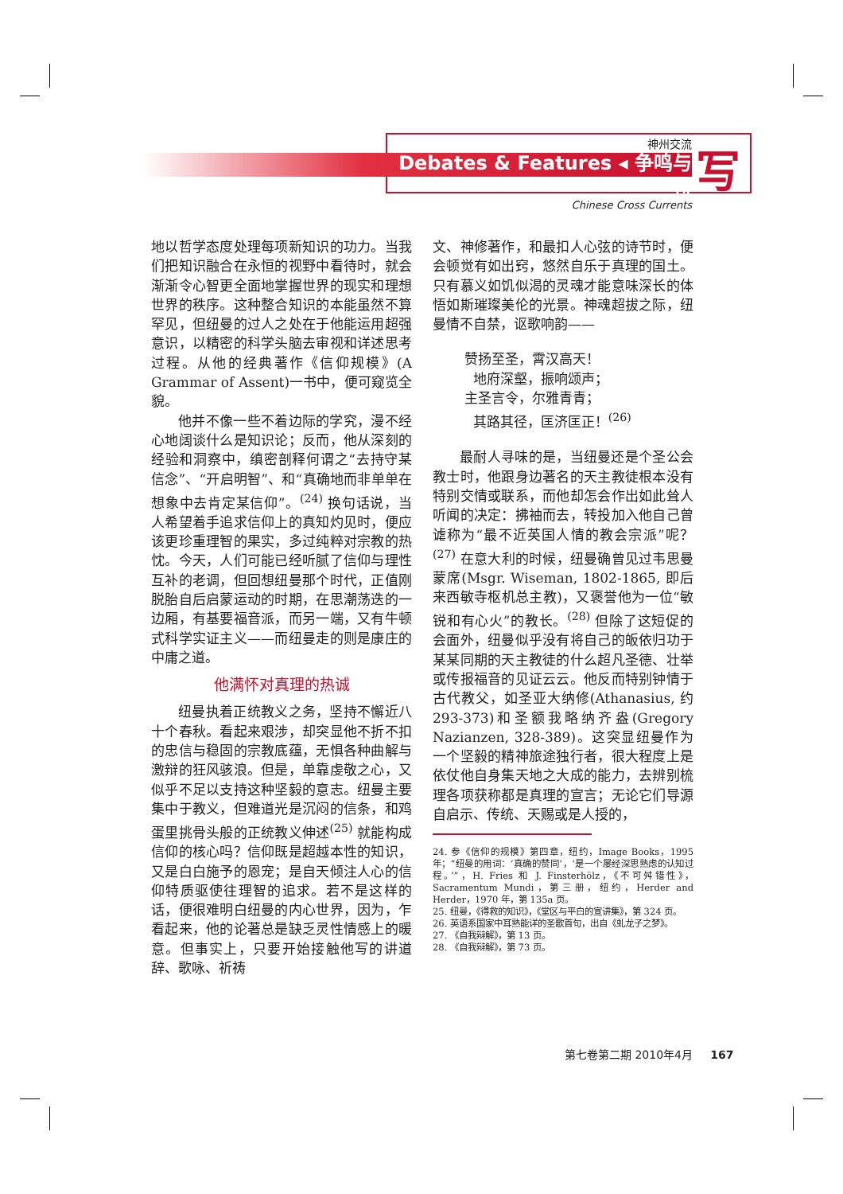神州交流
Debates & Features ◂ 争鸣与特
Chinese Cross Currents
写
地以哲学态度处理每项新知识的功力。当我们把知识融合在永恒的视野中看待时，就会渐渐令心智更全面地掌握世界的现实和理想世界的秩序。这种整合知识的本能虽然不算罕见，但纽曼的过人之处在于他能运用超强意识，以精密的科学头脑去审视和详述思考过程。从他的经典著作《信仰规模》(A Grammar of Assent)一书中，便可窥览全貌。
他并不像一些不着边际的学究，漫不经心地阔谈什么是知识论；反而，他从深刻的经验和洞察中，缜密剖释何谓之“去持守某信念”、“开启明智”、和“真确地而非单单在想象中去肯定某信仰”。<sup>(24)</sup> 换句话说，当人希望着手追求信仰上的真知灼见时，便应该更珍重理智的果实，多过纯粹对宗教的热忱。今天，人们可能已经听腻了信仰与理性互补的老调，但回想纽曼那个时代，正值刚脱胎自后启蒙运动的时期，在思潮荡迭的一边厢，有基要福音派，而另一端，又有牛顿式科学实证主义——而纽曼走的则是康庄的中庸之道。
他满怀对真理的热诚
纽曼执着正统教义之务，坚持不懈近八十个春秋。看起来艰涉，却突显他不折不扣的忠信与稳固的宗教底蕴，无惧各种曲解与激辩的狂风骇浪。但是，单靠虔敬之心，又似乎不足以支持这种坚毅的意志。纽曼主要集中于教义，但难道光是沉闷的信条，和鸡蛋里挑骨头般的正统教义伸述<sup>(25)</sup> 就能构成信仰的核心吗？信仰既是超越本性的知识，又是白白施予的恩宠；是自天倾注人心的信仰特质驱使往理智的追求。若不是这样的话，便很难明白纽曼的内心世界，因为，乍看起来，他的论著总是缺乏灵性情感上的暖意。但事实上，只要开始接触他写的讲道辞、歌咏、祈祷
文、神修著作，和最扣人心弦的诗节时，便会顿觉有如出窍，悠然自乐于真理的国土。只有慕义如饥似渴的灵魂才能意味深长的体悟如斯璀璨美伦的光景。神魂超拔之际，纽曼情不自禁，讴歌响韵——
赞扬至圣，霄汉高天！
地府深壑，振响颂声；
主圣言令，尔雅青青；
其路其径，匡济匡正！<sup>(26)</sup>
最耐人寻味的是，当纽曼还是个圣公会教士时，他跟身边著名的天主教徒根本没有特别交情或联系，而他却怎会作出如此耸人听闻的决定：拂袖而去，转投加入他自己曾谑称为“最不近英国人情的教会宗派”呢？<sup>(27)</sup> 在意大利的时候，纽曼确曾见过韦思曼蒙席(Msgr. Wiseman, 1802-1865, 即后来西敏寺枢机总主教)，又褒誉他为一位“敏锐和有心火”的教长。<sup>(28)</sup> 但除了这短促的会面外，纽曼似乎没有将自己的皈依归功于某某同期的天主教徒的什么超凡圣德、壮举或传报福音的见证云云。他反而特别钟情于古代教父，如圣亚大纳修(Athanasius, 约 293-373)和圣额我略纳齐盎(Gregory Nazianzen, 328-389)。这突显纽曼作为一个坚毅的精神旅途独行者，很大程度上是依仗他自身集天地之大成的能力，去辨别梳理各项获称都是真理的宣言；无论它们导源自启示、传统、天赐或是人授的，
24. 参《信仰的规模》第四章，纽约，Image Books，1995 年；“纽曼的用词：‘真确的赞同’，‘是一个屡经深思熟虑的认知过程。’”，H. Fries 和 J. Finsterhölz，《不可舛错性》，Sacramentum Mundi，第三册，纽约，Herder and Herder，1970 年，第 135a 页。
25. 纽曼，《得救的知识》，《堂区与平白的宣讲集》，第 324 页。
26. 英语系国家中耳熟能详的圣歌首句，出自《虬龙子之梦》。
27. 《自我辩解》，第 13 页。
28. 《自我辩解》，第 73 页。
第七卷第二期 2010年4月 167